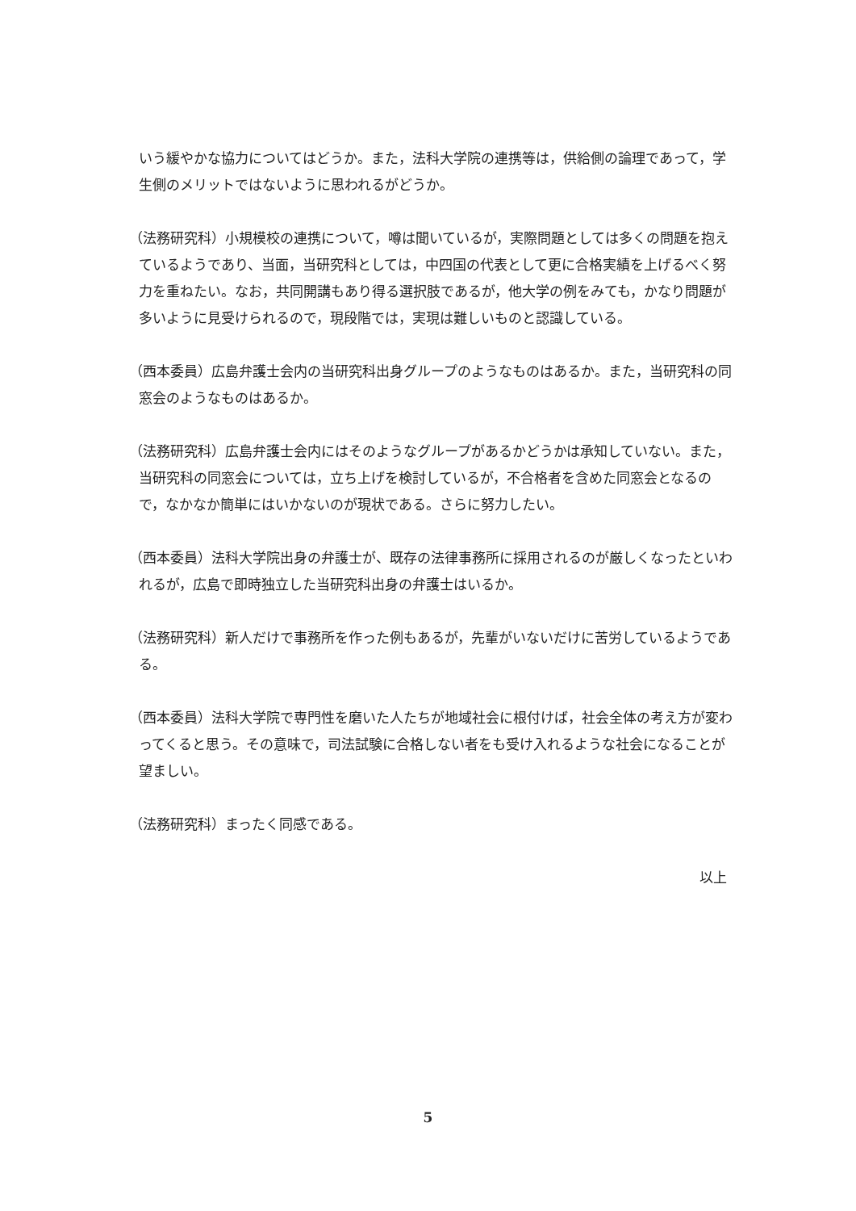いう緩やかな協力についてはどうか。また，法科大学院の連携等は，供給側の論理であって，学生側のメリットではないように思われるがどうか。
（法務研究科）小規模校の連携について，噂は聞いているが，実際問題としては多くの問題を抱えているようであり、当面，当研究科としては，中四国の代表として更に合格実績を上げるべく努力を重ねたい。なお，共同開講もあり得る選択肢であるが，他大学の例をみても，かなり問題が多いように見受けられるので，現段階では，実現は難しいものと認識している。
（西本委員）広島弁護士会内の当研究科出身グループのようなものはあるか。また，当研究科の同窓会のようなものはあるか。
（法務研究科）広島弁護士会内にはそのようなグループがあるかどうかは承知していない。また，当研究科の同窓会については，立ち上げを検討しているが，不合格者を含めた同窓会となるので，なかなか簡単にはいかないのが現状である。さらに努力したい。
（西本委員）法科大学院出身の弁護士が、既存の法律事務所に採用されるのが厳しくなったといわれるが，広島で即時独立した当研究科出身の弁護士はいるか。
（法務研究科）新人だけで事務所を作った例もあるが，先輩がいないだけに苦労しているようである。
（西本委員）法科大学院で専門性を磨いた人たちが地域社会に根付けば，社会全体の考え方が変わってくると思う。その意味で，司法試験に合格しない者をも受け入れるような社会になることが望ましい。
（法務研究科）まったく同感である。
以上
5